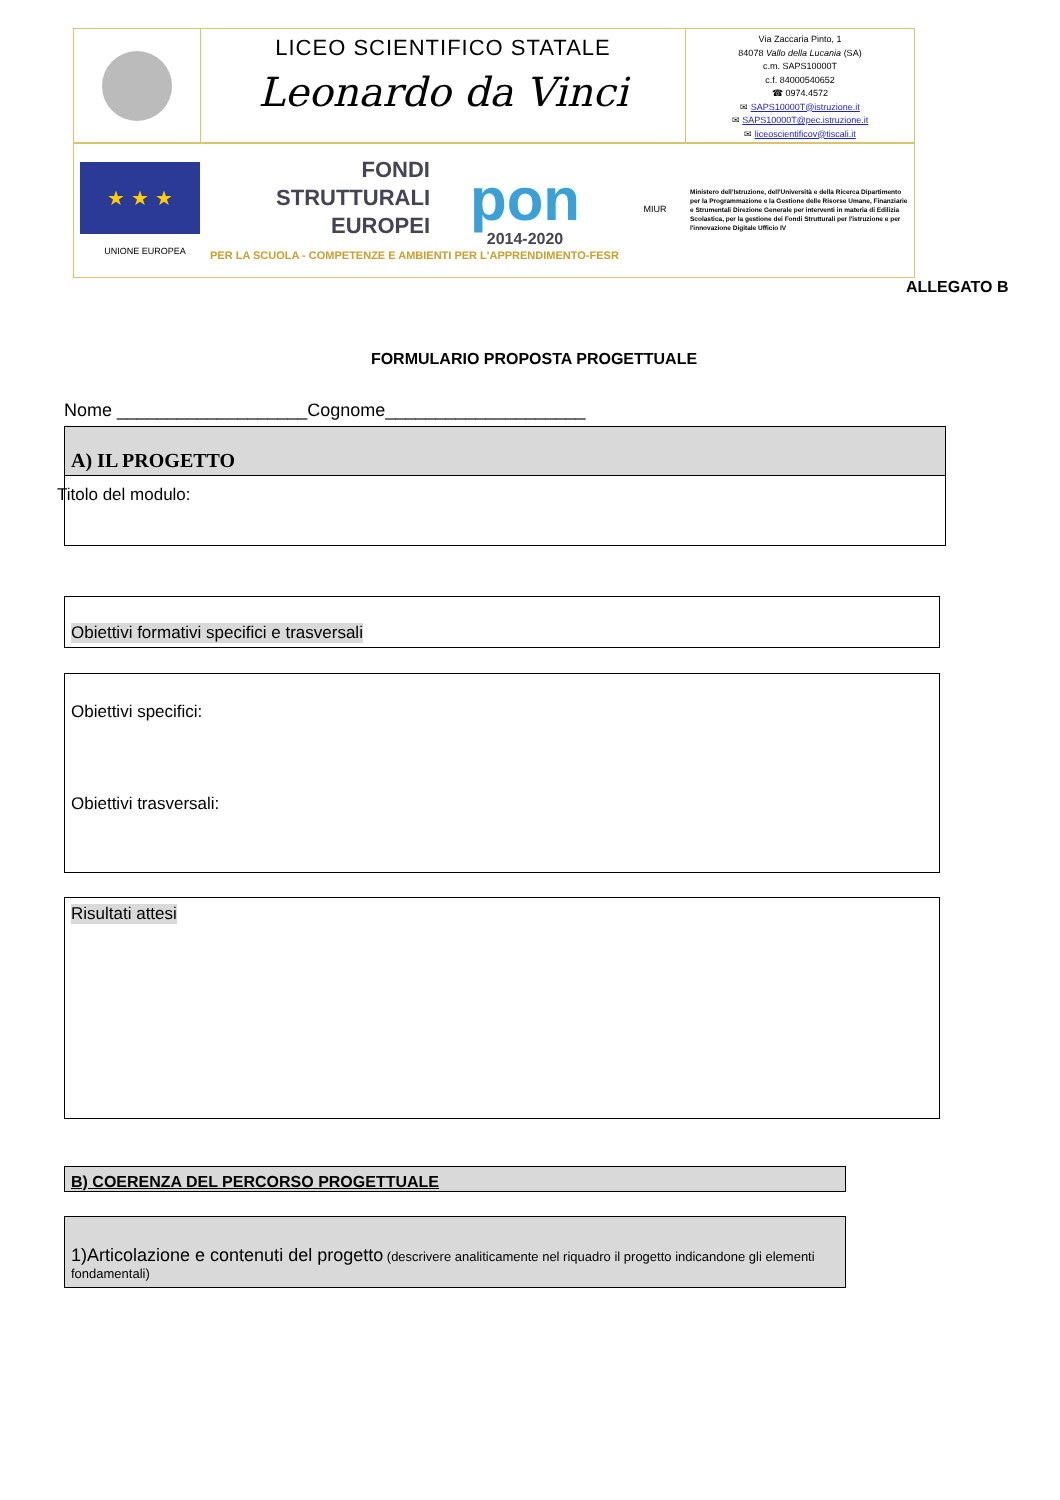LICEO SCIENTIFICO STATALE
Leonardo da Vinci
Via Zaccaria Pinto, 1
84078 Vallo della Lucania (SA)
c.m. SAPS10000T
c.f. 84000540652
☎ 0974.4572
✉ SAPS10000T@istruzione.it
✉ SAPS10000T@pec.istruzione.it
✉ liceoscientificov@tiscali.it
★ ★ ★
UNIONE EUROPEA
FONDI
STRUTTURALI
EUROPEI
PER LA SCUOLA - COMPETENZE E AMBIENTI PER L'APPRENDIMENTO-FESR
pon
2014-2020
MIUR
Ministero dell'Istruzione, dell'Università e della Ricerca Dipartimento per la Programmazione e la Gestione delle Risorse Umane, Finanziarie e Strumentali Direzione Generale per interventi in materia di Edilizia Scolastica, per la gestione dei Fondi Strutturali per l'istruzione e per l'innovazione Digitale Ufficio IV
ALLEGATO B
FORMULARIO PROPOSTA PROGETTUALE
Nome ___________________Cognome____________________
A) IL PROGETTO
Titolo del modulo:
Obiettivi formativi specifici e trasversali
Obiettivi specifici:
Obiettivi trasversali:
Risultati attesi
B) COERENZA DEL PERCORSO PROGETTUALE
1)Articolazione e contenuti del progetto (descrivere analiticamente nel riquadro il progetto indicandone gli elementi fondamentali)